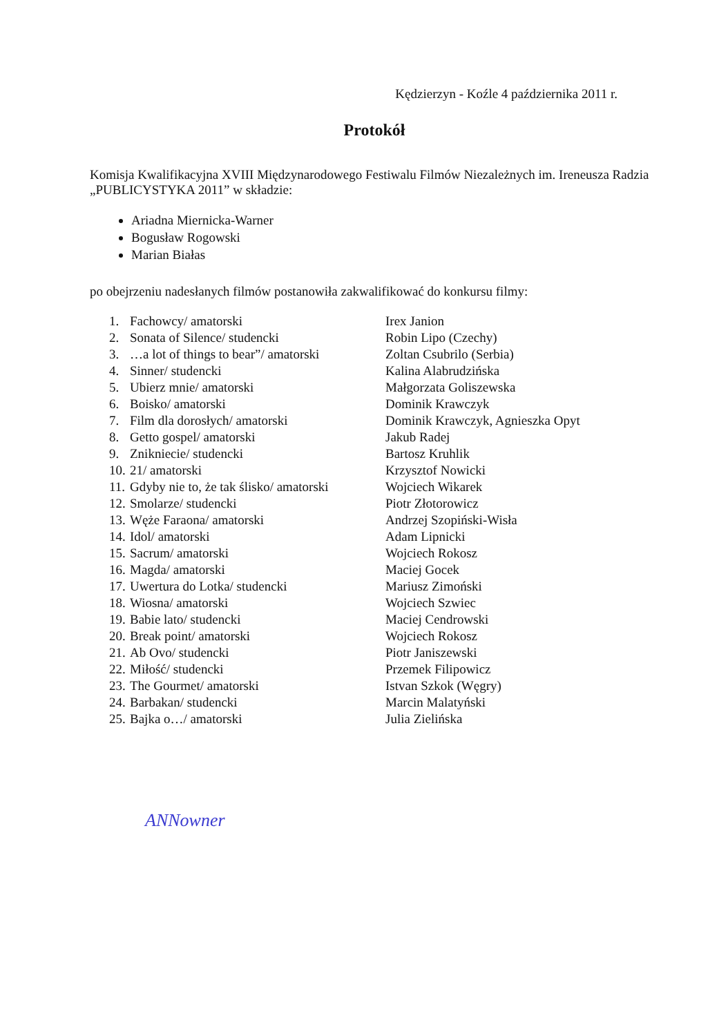Kędzierzyn - Koźle 4 października 2011 r.
Protokół
Komisja Kwalifikacyjna XVIII Międzynarodowego Festiwalu Filmów Niezależnych im. Ireneusza Radzia „PUBLICYSTYKA 2011” w składzie:
Ariadna Miernicka-Warner
Bogusław Rogowski
Marian Białas
po obejrzeniu nadesłanych filmów postanowiła zakwalifikować do konkursu filmy:
| 1. | Fachowcy/ amatorski | Irex Janion |
| 2. | Sonata of Silence/ studencki | Robin Lipo (Czechy) |
| 3. | …a lot of things to bear”/ amatorski | Zoltan Csubrilo (Serbia) |
| 4. | Sinner/ studencki | Kalina Alabrudzińska |
| 5. | Ubierz mnie/ amatorski | Małgorzata Goliszewska |
| 6. | Boisko/ amatorski | Dominik Krawczyk |
| 7. | Film dla dorosłych/ amatorski | Dominik Krawczyk, Agnieszka Opyt |
| 8. | Getto gospel/ amatorski | Jakub Radej |
| 9. | Znikniecie/ studencki | Bartosz Kruhlik |
| 10. | 21/ amatorski | Krzysztof Nowicki |
| 11. | Gdyby nie to, że tak ślisko/ amatorski | Wojciech Wikarek |
| 12. | Smolarze/ studencki | Piotr Złotorowicz |
| 13. | Węże Faraona/ amatorski | Andrzej Szopiński-Wisła |
| 14. | Idol/ amatorski | Adam Lipnicki |
| 15. | Sacrum/ amatorski | Wojciech Rokosz |
| 16. | Magda/ amatorski | Maciej Gocek |
| 17. | Uwertura do Lotka/ studencki | Mariusz Zimoński |
| 18. | Wiosna/ amatorski | Wojciech Szwiec |
| 19. | Babie lato/ studencki | Maciej Cendrowski |
| 20. | Break point/ amatorski | Wojciech Rokosz |
| 21. | Ab Ovo/ studencki | Piotr Janiszewski |
| 22. | Miłość/ studencki | Przemek Filipowicz |
| 23. | The Gourmet/ amatorski | Istvan Szkok (Węgry) |
| 24. | Barbakan/ studencki | Marcin Malatyński |
| 25. | Bajka o…/ amatorski | Julia Zielińska |
ANNowner